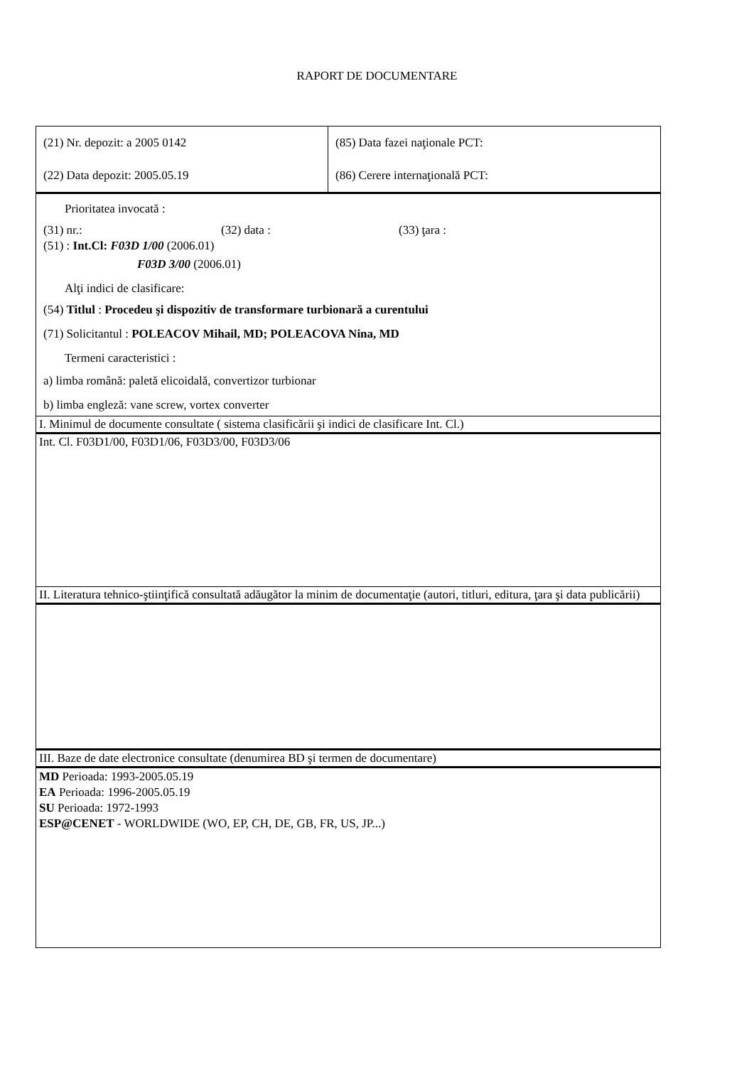RAPORT DE DOCUMENTARE
| (21) Nr. depozit: a 2005 0142 | (85) Data fazei naţionale PCT: |
| (22) Data depozit: 2005.05.19 | (86) Cerere internaţională PCT: |
Prioritatea invocată :
(31) nr.: (32) data : (33) ţara :
(51) : Int.Cl: F03D 1/00 (2006.01)
F03D 3/00 (2006.01)
Alţi indici de clasificare:
(54) Titlul : Procedeu şi dispozitiv de transformare turbionară a curentului
(71) Solicitantul : POLEACOV Mihail, MD; POLEACOVA Nina, MD
Termeni caracteristici :
a) limba română: paletă elicoidală, convertizor turbionar
b) limba engleză: vane screw, vortex converter
I. Minimul de documente consultate ( sistema clasificării şi indici de clasificare Int. Cl.)
Int. Cl. F03D1/00, F03D1/06, F03D3/00, F03D3/06
II. Literatura tehnico-ştiinţifică consultată adăugător la minim de documentaţie (autori, titluri, editura, ţara şi data publicării)
III. Baze de date electronice consultate (denumirea BD şi termen de documentare)
MD Perioada: 1993-2005.05.19
EA Perioada: 1996-2005.05.19
SU Perioada: 1972-1993
ESP@CENET - WORLDWIDE (WO, EP, CH, DE, GB, FR, US, JP...)